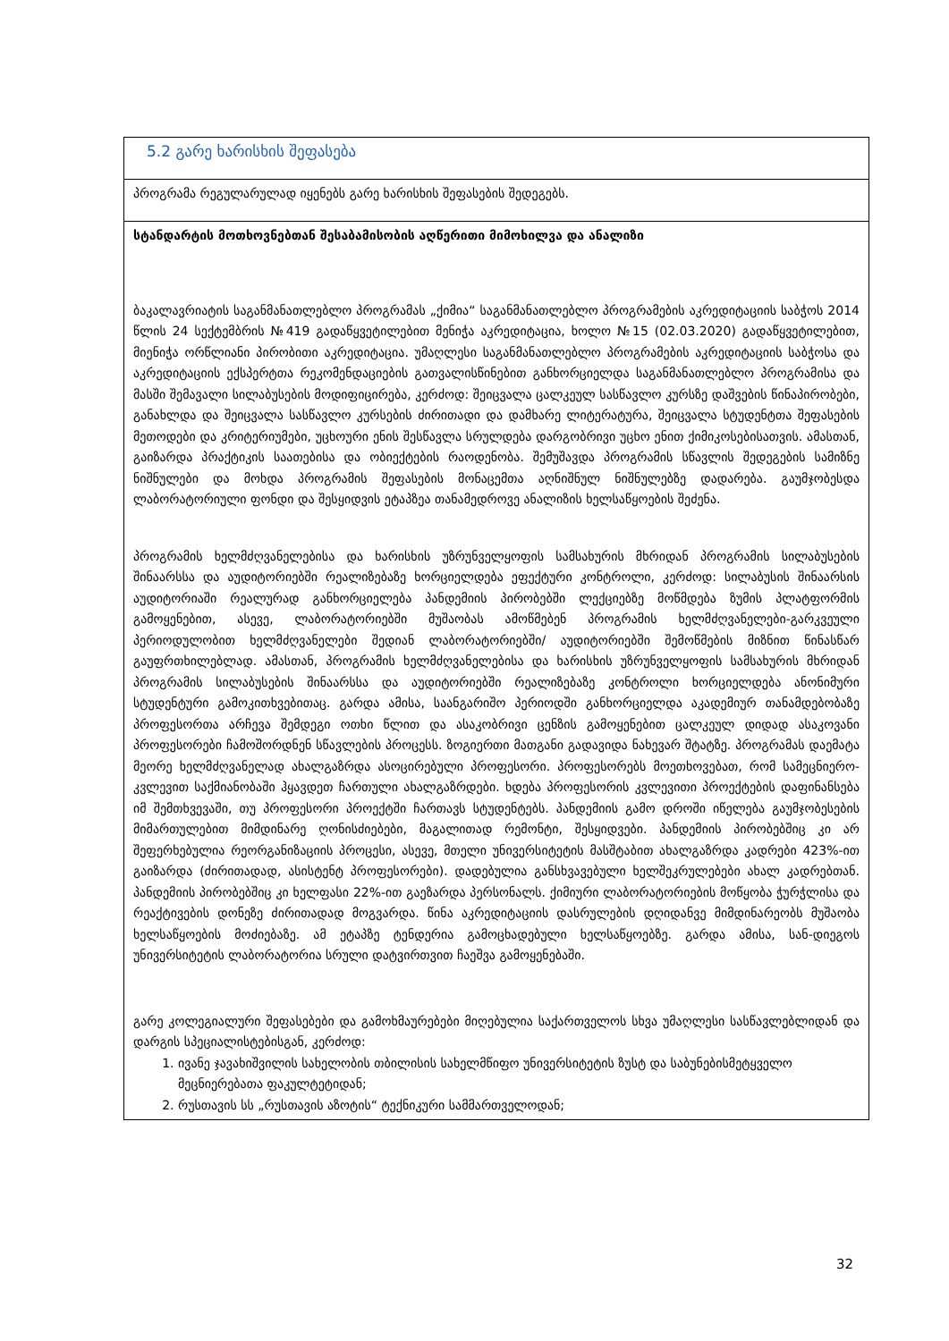| 5.2 გარე ხარისხის შეფასება |
| პროგრამა რეგულარულად იყენებს გარე ხარისხის შეფასების შედეგებს. |
| სტანდარტის მოთხოვნებთან შესაბამისობის აღწერითი მიმოხილვა და ანალიზი ბაკალავრიატის საგანმანათლებლო პროგრამას „ქიმია“ საგანმანათლებლო პროგრამების აკრედიტაციის საბჭოს 2014 წლის 24 სექტემბრის №419 გადაწყვეტილებით მენიჭა აკრედიტაცია, ხოლო №15 (02.03.2020) გადაწყვეტილებით, მიენიჭა ორწლიანი პირობითი აკრედიტაცია. უმაღლესი საგანმანათლებლო პროგრამების აკრედიტაციის საბჭოსა და აკრედიტაციის ექსპერტთა რეკომენდაციების გათვალისწინებით განხორციელდა საგანმანათლებლო პროგრამისა და მასში შემავალი სილაბუსების მოდიფიცირება, კერძოდ: შეიცვალა ცალკეულ სასწავლო კურსზე დაშვების წინაპირობები, განახლდა და შეიცვალა სასწავლო კურსების ძირითადი და დამხარე ლიტერატურა, შეიცვალა სტუდენტთა შეფასების მეთოდები და კრიტერიუმები, უცხოური ენის შესწავლა სრულდება დარგობრივი უცხო ენით ქიმიკოსებისათვის. ამასთან, გაიზარდა პრაქტიკის საათებისა და ობიექტების რაოდენობა. შემუშავდა პროგრამის სწავლის შედეგების სამიზნე ნიშნულები და მოხდა პროგრამის შეფასების მონაცემთა აღნიშნულ ნიშნულებზე დადარება. გაუმჯობესდა ლაბორატორიული ფონდი და შესყიდვის ეტაპზეა თანამედროვე ანალიზის ხელსაწყოების შეძენა. პროგრამის ხელმძღვანელებისა და ხარისხის უზრუნველყოფის სამსახურის მხრიდან პროგრამის სილაბუსების შინაარსსა და აუდიტორიებში რეალიზებაზე ხორციელდება ეფექტური კონტროლი, კერძოდ: სილაბუსის შინაარსის აუდიტორიაში რეალურად განხორციელება პანდემიის პირობებში ლექციებზე მოწმდება ზუმის პლატფორმის გამოყენებით, ასევე, ლაბორატორიებში მუშაობას ამოწმებენ პროგრამის ხელმძღვანელები-გარკვეული პერიოდულობით ხელმძღვანელები შედიან ლაბორატორიებში/ აუდიტორიებში შემოწმების მიზნით წინასწარ გაუფრთხილებლად. ამასთან, პროგრამის ხელმძღვანელებისა და ხარისხის უზრუნველყოფის სამსახურის მხრიდან პროგრამის სილაბუსების შინაარსსა და აუდიტორიებში რეალიზებაზე კონტროლი ხორციელდება ანონიმური სტუდენტური გამოკითხვებითაც. გარდა ამისა, საანგარიშო პერიოდში განხორციელდა აკადემიურ თანამდებობაზე პროფესორთა არჩევა შემდეგი ოთხი წლით და ასაკობრივი ცენზის გამოყენებით ცალკეულ დიდად ასაკოვანი პროფესორები ჩამოშორდნენ სწავლების პროცესს. ზოგიერთი მათგანი გადავიდა ნახევარ შტატზე. პროგრამას დაემატა მეორე ხელმძღვანელად ახალგაზრდა ასოცირებული პროფესორი. პროფესორებს მოეთხოვებათ, რომ სამეცნიერო-კვლევით საქმიანობაში ჰყავდეთ ჩართული ახალგაზრდები. ხდება პროფესორის კვლევითი პროექტების დაფინანსება იმ შემთხვევაში, თუ პროფესორი პროექტში ჩართავს სტუდენტებს. პანდემიის გამო დროში იწელება გაუმჯობესების მიმართულებით მიმდინარე ღონისძიებები, მაგალითად რემონტი, შესყიდვები. პანდემიის პირობებშიც კი არ შეფერხებულია რეორგანიზაციის პროცესი, ასევე, მთელი უნივერსიტეტის მასშტაბით ახალგაზრდა კადრები 423%-ით გაიზარდა (ძირითადად, ასისტენტ პროფესორები). დადებულია განსხვავებული ხელშეკრულებები ახალ კადრებთან. პანდემიის პირობებშიც კი ხელფასი 22%-ით გაეზარდა პერსონალს. ქიმიური ლაბორატორიების მოწყობა ჭურჭლისა და რეაქტივების დონეზე ძირითადად მოგვარდა. წინა აკრედიტაციის დასრულების დღიდანვე მიმდინარეობს მუშაობა ხელსაწყოების მოძიებაზე. ამ ეტაპზე ტენდერია გამოცხადებული ხელსაწყოებზე. გარდა ამისა, სან-დიეგოს უნივერსიტეტის ლაბორატორია სრული დატვირთვით ჩაეშვა გამოყენებაში. გარე კოლეგიალური შეფასებები და გამოხმაურებები მიღებულია საქართველოს სხვა უმაღლესი სასწავლებლიდან და დარგის სპეციალისტებისგან, კერძოდ: 1. ივანე ჯავახიშვილის სახელობის თბილისის სახელმწიფო უნივერსიტეტის ზუსტ და საბუნებისმეტყველო მეცნიერებათა ფაკულტეტიდან; 2. რუსთავის სს „რუსთავის აზოტის“ ტექნიკური სამმართველოდან; |
32